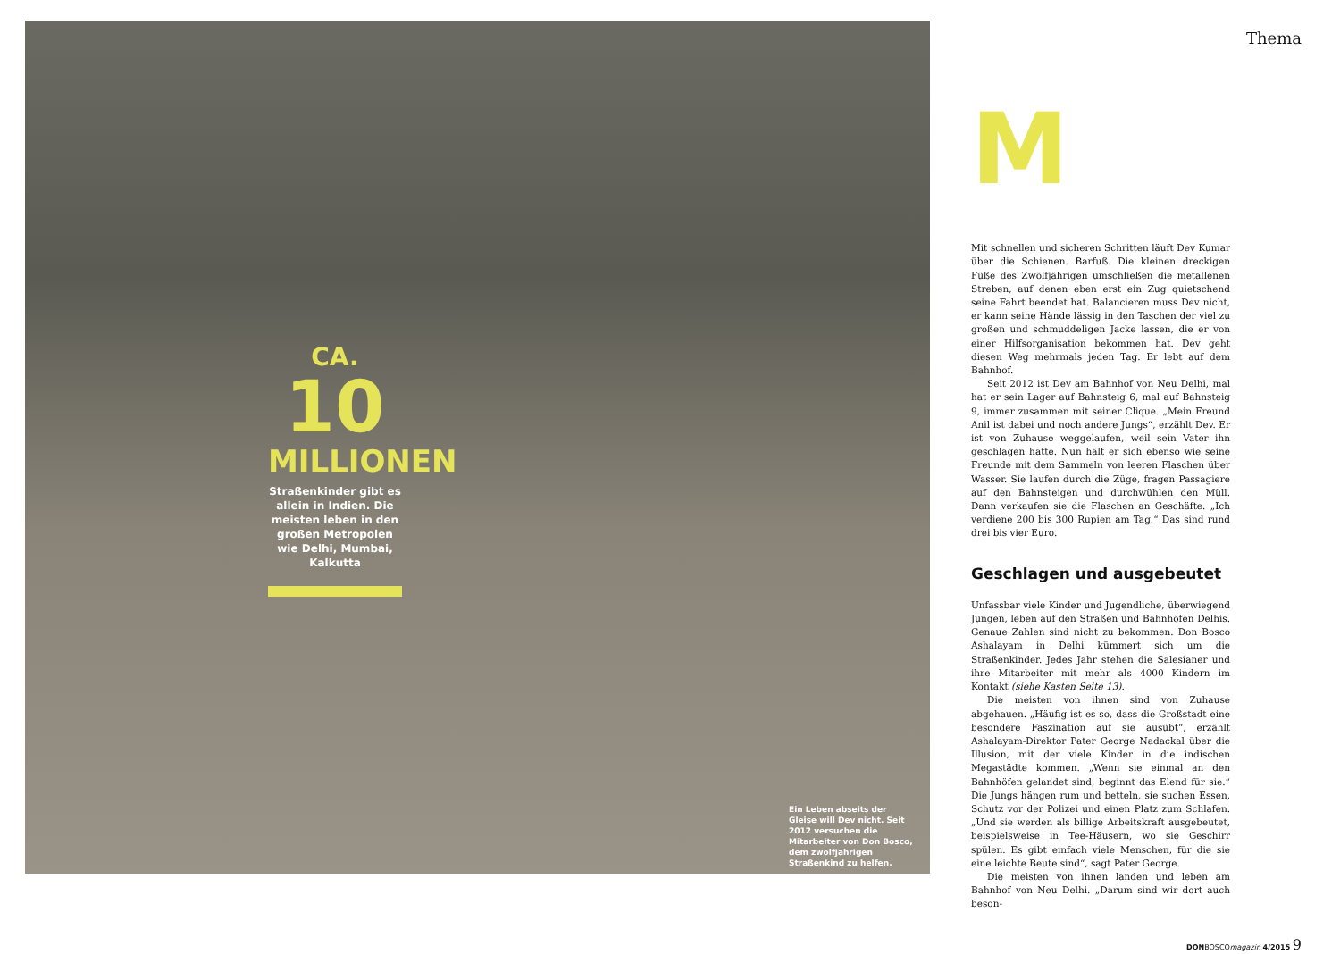CA. 10
MILLIONEN
Straßenkinder gibt es allein in Indien. Die meisten leben in den großen Metropolen wie Delhi, Mumbai, Kalkutta
Ein Leben abseits der Gleise will Dev nicht. Seit 2012 versuchen die Mitarbeiter von Don Bosco, dem zwölfjährigen Straßenkind zu helfen.
Thema
M
Mit schnellen und sicheren Schritten läuft Dev Kumar über die Schienen. Barfuß. Die kleinen dreckigen Füße des Zwölfjährigen umschließen die metallenen Streben, auf denen eben erst ein Zug quietschend seine Fahrt beendet hat. Balancieren muss Dev nicht, er kann seine Hände lässig in den Taschen der viel zu großen und schmuddeligen Jacke lassen, die er von einer Hilfsorganisation bekommen hat. Dev geht diesen Weg mehrmals jeden Tag. Er lebt auf dem Bahnhof.
Seit 2012 ist Dev am Bahnhof von Neu Delhi, mal hat er sein Lager auf Bahnsteig 6, mal auf Bahnsteig 9, immer zusammen mit seiner Clique. „Mein Freund Anil ist dabei und noch andere Jungs“, erzählt Dev. Er ist von Zuhause weggelaufen, weil sein Vater ihn geschlagen hatte. Nun hält er sich ebenso wie seine Freunde mit dem Sammeln von leeren Flaschen über Wasser. Sie laufen durch die Züge, fragen Passagiere auf den Bahnsteigen und durchwühlen den Müll. Dann verkaufen sie die Flaschen an Geschäfte. „Ich verdiene 200 bis 300 Rupien am Tag.“ Das sind rund drei bis vier Euro.
Geschlagen und ausgebeutet
Unfassbar viele Kinder und Jugendliche, überwiegend Jungen, leben auf den Straßen und Bahnhöfen Delhis. Genaue Zahlen sind nicht zu bekommen. Don Bosco Ashalayam in Delhi kümmert sich um die Straßenkinder. Jedes Jahr stehen die Salesianer und ihre Mitarbeiter mit mehr als 4000 Kindern im Kontakt (siehe Kasten Seite 13).
Die meisten von ihnen sind von Zuhause abgehauen. „Häufig ist es so, dass die Großstadt eine besondere Faszination auf sie ausübt“, erzählt Ashalayam-Direktor Pater George Nadackal über die Illusion, mit der viele Kinder in die indischen Megastädte kommen. „Wenn sie einmal an den Bahnhöfen gelandet sind, beginnt das Elend für sie.“ Die Jungs hängen rum und betteln, sie suchen Essen, Schutz vor der Polizei und einen Platz zum Schlafen. „Und sie werden als billige Arbeitskraft ausgebeutet, beispielsweise in Tee-Häusern, wo sie Geschirr spülen. Es gibt einfach viele Menschen, für die sie eine leichte Beute sind“, sagt Pater George.
Die meisten von ihnen landen und leben am Bahnhof von Neu Delhi. „Darum sind wir dort auch beson-
DONBOSCOmagazin 4/2015 9